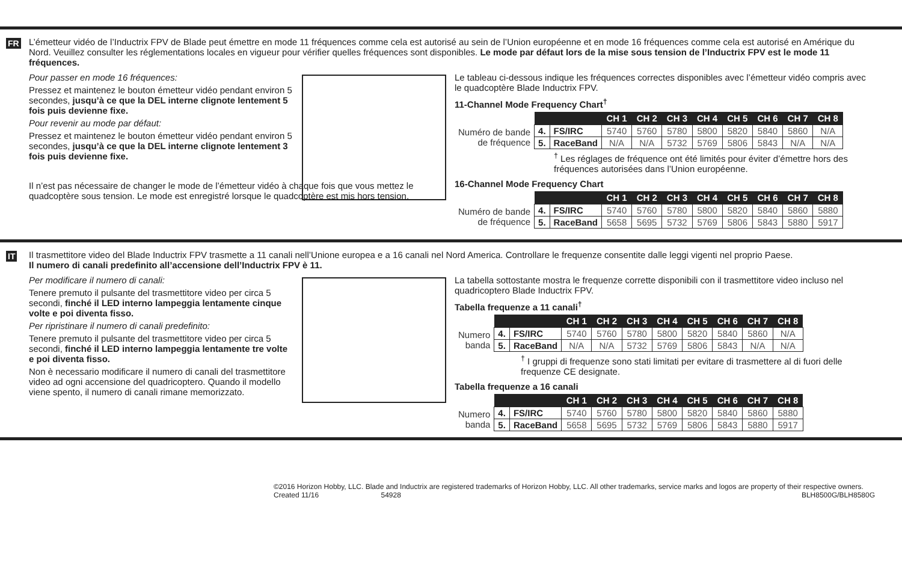FR
L’émetteur vidéo de l’Inductrix FPV de Blade peut émettre en mode 11 fréquences comme cela est autorisé au sein de l’Union européenne et en mode 16 fréquences comme cela est autorisé en Amérique du Nord. Veuillez consulter les réglementations locales en vigueur pour vérifier quelles fréquences sont disponibles. Le mode par défaut lors de la mise sous tension de l’Inductrix FPV est le mode 11 fréquences.
Pour passer en mode 16 fréquences:
Pressez et maintenez le bouton émetteur vidéo pendant environ 5 secondes, jusqu’à ce que la DEL interne clignote lentement 5 fois puis devienne fixe.
Pour revenir au mode par défaut:
Pressez et maintenez le bouton émetteur vidéo pendant environ 5 secondes, jusqu’à ce que la DEL interne clignote lentement 3 fois puis devienne fixe.
Le tableau ci-dessous indique les fréquences correctes disponibles avec l’émetteur vidéo compris avec le quadcoptère Blade Inductrix FPV.
11-Channel Mode Frequency Chart<sup>†</sup>
| | | | CH 1 | CH 2 | CH 3 | CH 4 | CH 5 | CH 6 | CH 7 | CH 8 |
| Numéro de bande de fréquence | 4. | FS/IRC | 5740 | 5760 | 5780 | 5800 | 5820 | 5840 | 5860 | N/A |
| | 5. | RaceBand | N/A | N/A | 5732 | 5769 | 5806 | 5843 | N/A | N/A |
<sup>†</sup> Les réglages de fréquence ont été limités pour éviter d’émettre hors des fréquences autorisées dans l’Union européenne.
16-Channel Mode Frequency Chart
| | | | CH 1 | CH 2 | CH 3 | CH 4 | CH 5 | CH 6 | CH 7 | CH 8 |
| Numéro de bande de fréquence | 4. | FS/IRC | 5740 | 5760 | 5780 | 5800 | 5820 | 5840 | 5860 | 5880 |
| | 5. | RaceBand | 5658 | 5695 | 5732 | 5769 | 5806 | 5843 | 5880 | 5917 |
Il n’est pas nécessaire de changer le mode de l’émetteur vidéo à chaque fois que vous mettez le quadcoptère sous tension. Le mode est enregistré lorsque le quadcoptère est mis hors tension.
IT
Il trasmettitore video del Blade Inductrix FPV trasmette a 11 canali nell’Unione europea e a 16 canali nel Nord America. Controllare le frequenze consentite dalle leggi vigenti nel proprio Paese.
Il numero di canali predefinito all’accensione dell’Inductrix FPV è 11.
Per modificare il numero di canali:
Tenere premuto il pulsante del trasmettitore video per circa 5 secondi, finché il LED interno lampeggia lentamente cinque volte e poi diventa fisso.
Per ripristinare il numero di canali predefinito:
Tenere premuto il pulsante del trasmettitore video per circa 5 secondi, finché il LED interno lampeggia lentamente tre volte e poi diventa fisso.
Non è necessario modificare il numero di canali del trasmettitore video ad ogni accensione del quadricoptero. Quando il modello viene spento, il numero di canali rimane memorizzato.
La tabella sottostante mostra le frequenze corrette disponibili con il trasmettitore video incluso nel quadricoptero Blade Inductrix FPV.
Tabella frequenze a 11 canali<sup>†</sup>
| | | | CH 1 | CH 2 | CH 3 | CH 4 | CH 5 | CH 6 | CH 7 | CH 8 |
| Numero banda | 4. | FS/IRC | 5740 | 5760 | 5780 | 5800 | 5820 | 5840 | 5860 | N/A |
| | 5. | RaceBand | N/A | N/A | 5732 | 5769 | 5806 | 5843 | N/A | N/A |
<sup>†</sup> I gruppi di frequenze sono stati limitati per evitare di trasmettere al di fuori delle frequenze CE designate.
Tabella frequenze a 16 canali
| | | | CH 1 | CH 2 | CH 3 | CH 4 | CH 5 | CH 6 | CH 7 | CH 8 |
| Numero banda | 4. | FS/IRC | 5740 | 5760 | 5780 | 5800 | 5820 | 5840 | 5860 | 5880 |
| | 5. | RaceBand | 5658 | 5695 | 5732 | 5769 | 5806 | 5843 | 5880 | 5917 |
©2016 Horizon Hobby, LLC. Blade and Inductrix are registered trademarks of Horizon Hobby, LLC. All other trademarks, service marks and logos are property of their respective owners.
Created 11/16 54928 BLH8500G/BLH8580G